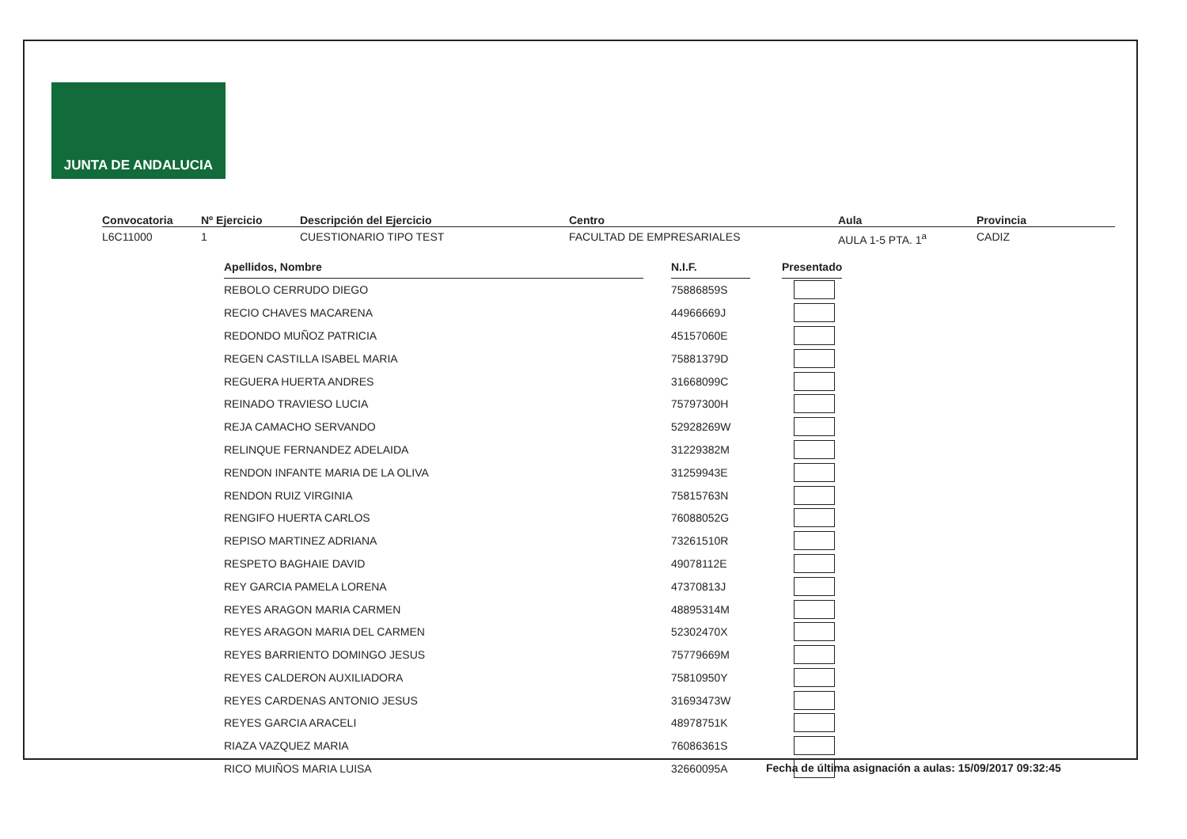JUNTA DE ANDALUCIA
Convocatoria
L6C11000
Nº Ejercicio
1
Descripción del Ejercicio
CUESTIONARIO TIPO TEST
Centro
FACULTAD DE EMPRESARIALES
Aula
AULA 1-5 PTA. 1<sup>a</sup>
Provincia
CADIZ
| Apellidos, Nombre | | N.I.F. | | Presentado |
| REBOLO CERRUDO DIEGO | | 75886859S | | |
| RECIO CHAVES MACARENA | | 44966669J | | |
| REDONDO MUÑOZ PATRICIA | | 45157060E | | |
| REGEN CASTILLA ISABEL MARIA | | 75881379D | | |
| REGUERA HUERTA ANDRES | | 31668099C | | |
| REINADO TRAVIESO LUCIA | | 75797300H | | |
| REJA CAMACHO SERVANDO | | 52928269W | | |
| RELINQUE FERNANDEZ ADELAIDA | | 31229382M | | |
| RENDON INFANTE MARIA DE LA OLIVA | | 31259943E | | |
| RENDON RUIZ VIRGINIA | | 75815763N | | |
| RENGIFO HUERTA CARLOS | | 76088052G | | |
| REPISO MARTINEZ ADRIANA | | 73261510R | | |
| RESPETO BAGHAIE DAVID | | 49078112E | | |
| REY GARCIA PAMELA LORENA | | 47370813J | | |
| REYES ARAGON MARIA CARMEN | | 48895314M | | |
| REYES ARAGON MARIA DEL CARMEN | | 52302470X | | |
| REYES BARRIENTO DOMINGO JESUS | | 75779669M | | |
| REYES CALDERON AUXILIADORA | | 75810950Y | | |
| REYES CARDENAS ANTONIO JESUS | | 31693473W | | |
| REYES GARCIA ARACELI | | 48978751K | | |
| RIAZA VAZQUEZ MARIA | | 76086361S | | |
| RICO MUIÑOS MARIA LUISA | | 32660095A | | |
Fecha de última asignación a aulas: 15/09/2017 09:32:45